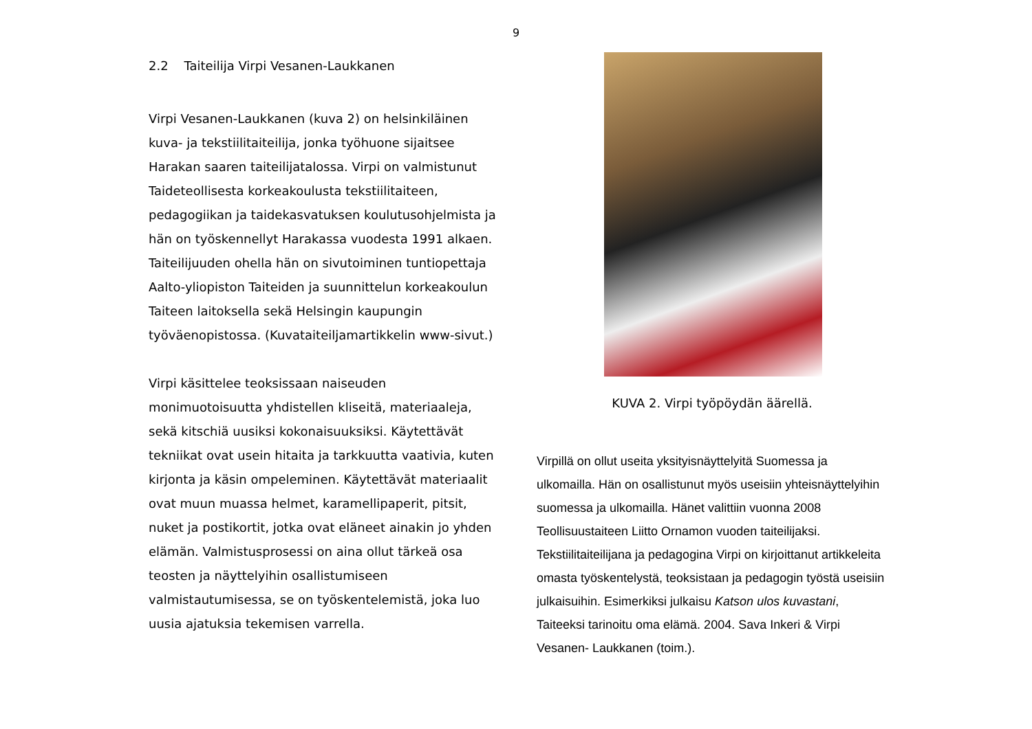9
2.2 Taiteilija Virpi Vesanen-Laukkanen
Virpi Vesanen-Laukkanen (kuva 2) on helsinkiläinen kuva- ja tekstiilitaiteilija, jonka työhuone sijaitsee Harakan saaren taiteilijatalossa. Virpi on valmistunut Taideteollisesta korkeakoulusta tekstiilitaiteen, pedagogiikan ja taidekasvatuksen koulutusohjelmista ja hän on työskennellyt Harakassa vuodesta 1991 alkaen. Taiteilijuuden ohella hän on sivutoiminen tuntiopettaja Aalto-yliopiston Taiteiden ja suunnittelun korkeakoulun Taiteen laitoksella sekä Helsingin kaupungin työväenopistossa. (Kuvataiteiljamartikkelin www-sivut.)
Virpi käsittelee teoksissaan naiseuden monimuotoisuutta yhdistellen kliseitä, materiaaleja, sekä kitschiä uusiksi kokonaisuuksiksi. Käytettävät tekniikat ovat usein hitaita ja tarkkuutta vaativia, kuten kirjonta ja käsin ompeleminen. Käytettävät materiaalit ovat muun muassa helmet, karamellipaperit, pitsit, nuket ja postikortit, jotka ovat eläneet ainakin jo yhden elämän. Valmistusprosessi on aina ollut tärkeä osa teosten ja näyttelyihin osallistumiseen valmistautumisessa, se on työskentelemistä, joka luo uusia ajatuksia tekemisen varrella.
KUVA 2. Virpi työpöydän äärellä.
Virpillä on ollut useita yksityisnäyttelyitä Suomessa ja ulkomailla. Hän on osallistunut myös useisiin yhteisnäyttelyihin suomessa ja ulkomailla. Hänet valittiin vuonna 2008 Teollisuustaiteen Liitto Ornamon vuoden taiteilijaksi. Tekstiilitaiteilijana ja pedagogina Virpi on kirjoittanut artikkeleita omasta työskentelystä, teoksistaan ja pedagogin työstä useisiin julkaisuihin. Esimerkiksi julkaisu Katson ulos kuvastani, Taiteeksi tarinoitu oma elämä. 2004. Sava Inkeri & Virpi Vesanen- Laukkanen (toim.).